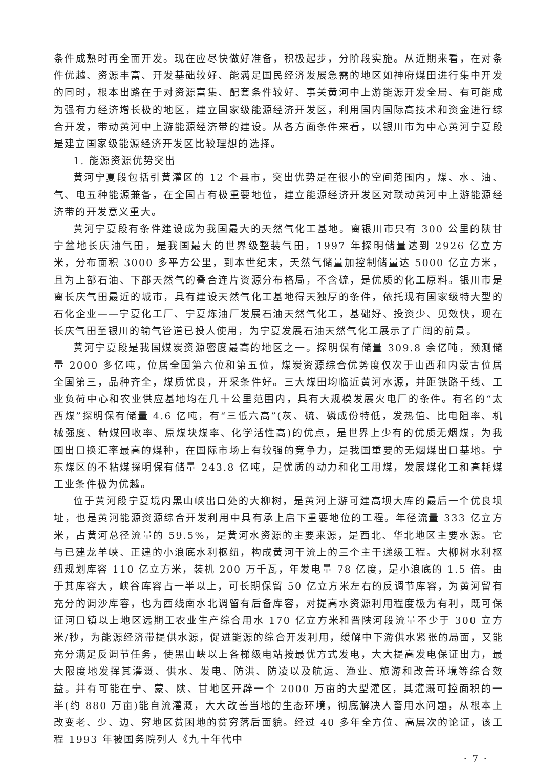条件成熟时再全面开发。现在应尽快做好准备，积极起步，分阶段实施。从近期来看，在对条件优越、资源丰富、开发基础较好、能满足国民经济发展急需的地区如神府煤田进行集中开发的同时，根本出路在于对资源富集、配套条件较好、事关黄河中上游能源开发全局、有可能成为强有力经济增长极的地区，建立国家级能源经济开发区，利用国内国际高技术和资金进行综合开发，带动黄河中上游能源经济带的建设。从各方面条件来看，以银川市为中心黄河宁夏段是建立国家级能源经济开发区比较理想的选择。
1. 能源资源优势突出
黄河宁夏段包括引黄灌区的 12 个县市，突出优势是在很小的空间范围内，煤、水、油、气、电五种能源兼备，在全国占有极重要地位，建立能源经济开发区对联动黄河中上游能源经济带的开发意义重大。
黄河宁夏段有条件建设成为我国最大的天然气化工基地。离银川市只有 300 公里的陕甘宁盆地长庆油气田，是我国最大的世界级整装气田，1997 年探明储量达到 2926 亿立方米，分布面积 3000 多平方公里，到本世纪末，天然气储量加控制储量达 5000 亿立方米，且为上部石油、下部天然气的叠合连片资源分布格局，不含硫，是优质的化工原料。银川市是离长庆气田最近的城市，具有建设天然气化工基地得天独厚的条件，依托现有国家级特大型的石化企业——宁夏化工厂、宁夏炼油厂发展石油天然气化工，基础好、投资少、见效快，现在长庆气田至银川的输气管道已投人使用，为宁夏发展石油天然气化工展示了广阔的前景。
黄河宁夏段是我国煤炭资源密度最高的地区之一。探明保有储量 309.8 余亿吨，预测储量 2000 多亿吨，位居全国第六位和第五位，煤炭资源综合优势度仅次于山西和内蒙古位居全国第三，品种齐全，煤质优良，开采条件好。三大煤田均临近黄河水源，并距铁路干线、工业负荷中心和农业供应基地均在几十公里范围内，具有大规模发展火电厂的条件。有名的“太西煤”探明保有储量 4.6 亿吨，有“三低六高”(灰、硫、磷成份特低，发热值、比电阻率、机械强度、精煤回收率、原煤块煤率、化学活性高)的优点，是世界上少有的优质无烟煤，为我国出口换汇率最高的煤种，在国际市场上有较强的竞争力，是我国重要的无烟煤出口基地。宁东煤区的不粘煤探明保有储量 243.8 亿吨，是优质的动力和化工用煤，发展煤化工和高耗煤工业条件极为优越。
位于黄河段宁夏境内黑山峡出口处的大柳树，是黄河上游可建高坝大库的最后一个优良坝址，也是黄河能源资源综合开发利用中具有承上启下重要地位的工程。年径流量 333 亿立方米，占黄河总径流量的 59.5%，是黄河水资源的主要来源，是西北、华北地区主要水源。它与已建龙羊峡、正建的小浪底水利枢纽，构成黄河干流上的三个主干递级工程。大柳树水利枢纽规划库容 110 亿立方米，装机 200 万千瓦，年发电量 78 亿度，是小浪底的 1.5 倍。由于其库容大，峡谷库容占一半以上，可长期保留 50 亿立方米左右的反调节库容，为黄河留有充分的调沙库容，也为西线南水北调留有后备库容，对提高水资源利用程度极为有利，既可保证河口镇以上地区远期工农业生产综合用水 170 亿立方米和晋陕河段流量不少于 300 立方米/秒，为能源经济带提供水源，促进能源的综合开发利用，缓解中下游供水紧张的局面，又能充分满足反调节任务，使黑山峡以上各梯级电站按最优方式发电，大大提高发电保证出力，最大限度地发挥其灌溉、供水、发电、防洪、防凌以及航运、渔业、旅游和改善环境等综合效益。并有可能在宁、蒙、陕、甘地区开辟一个 2000 万亩的大型灌区，其灌溉可控面积的一半(约 880 万亩)能自流灌溉，大大改善当地的生态环境，彻底解决人畜用水问题，从根本上改变老、少、边、穷地区贫困地的贫穷落后面貌。经过 40 多年全方位、高层次的论证，该工程 1993 年被国务院列人《九十年代中
· 7 ·